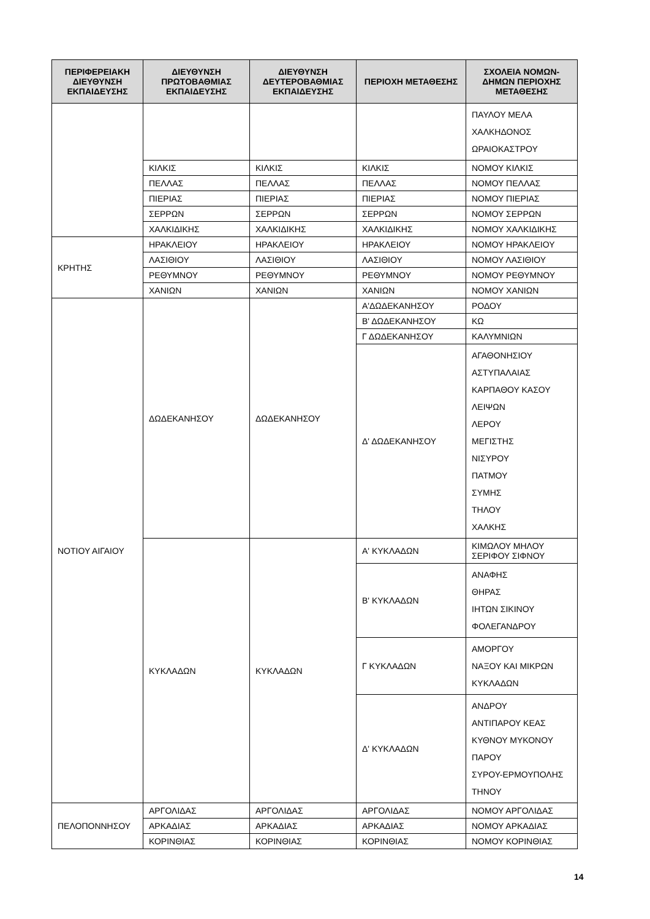| ΠΕΡΙΦΕΡΕΙΑΚΗ ΔΙΕΥΘΥΝΣΗ ΕΚΠΑΙΔΕΥΣΗΣ | ΔΙΕΥΘΥΝΣΗ ΠΡΩΤΟΒΑΘΜΙΑΣ ΕΚΠΑΙΔΕΥΣΗΣ | ΔΙΕΥΘΥΝΣΗ ΔΕΥΤΕΡΟΒΑΘΜΙΑΣ ΕΚΠΑΙΔΕΥΣΗΣ | ΠΕΡΙΟΧΗ ΜΕΤΑΘΕΣΗΣ | ΣΧΟΛΕΙΑ ΝΟΜΩΝ-ΔΗΜΩΝ ΠΕΡΙΟΧΗΣ ΜΕΤΑΘΕΣΗΣ |
| --- | --- | --- | --- | --- |
| | | | | ΠΑΥΛΟΥ ΜΕΛΑ ΧΑΛΚΗΔΟΝΟΣ ΩΡΑΙΟΚΑΣΤΡΟΥ |
| | ΚΙΛΚΙΣ | ΚΙΛΚΙΣ | ΚΙΛΚΙΣ | ΝΟΜΟΥ ΚΙΛΚΙΣ |
| | ΠΕΛΛΑΣ | ΠΕΛΛΑΣ | ΠΕΛΛΑΣ | ΝΟΜΟΥ ΠΕΛΛΑΣ |
| | ΠΙΕΡΙΑΣ | ΠΙΕΡΙΑΣ | ΠΙΕΡΙΑΣ | ΝΟΜΟΥ ΠΙΕΡΙΑΣ |
| | ΣΕΡΡΩΝ | ΣΕΡΡΩΝ | ΣΕΡΡΩΝ | ΝΟΜΟΥ ΣΕΡΡΩΝ |
| | ΧΑΛΚΙΔΙΚΗΣ | ΧΑΛΚΙΔΙΚΗΣ | ΧΑΛΚΙΔΙΚΗΣ | ΝΟΜΟΥ ΧΑΛΚΙΔΙΚΗΣ |
| ΚΡΗΤΗΣ | ΗΡΑΚΛΕΙΟΥ | ΗΡΑΚΛΕΙΟΥ | ΗΡΑΚΛΕΙΟΥ | ΝΟΜΟΥ ΗΡΑΚΛΕΙΟΥ |
| | ΛΑΣΙΘΙΟΥ | ΛΑΣΙΘΙΟΥ | ΛΑΣΙΘΙΟΥ | ΝΟΜΟΥ ΛΑΣΙΘΙΟΥ |
| | ΡΕΘΥΜΝΟΥ | ΡΕΘΥΜΝΟΥ | ΡΕΘΥΜΝΟΥ | ΝΟΜΟΥ ΡΕΘΥΜΝΟΥ |
| | ΧΑΝΙΩΝ | ΧΑΝΙΩΝ | ΧΑΝΙΩΝ | ΝΟΜΟΥ ΧΑΝΙΩΝ |
| ΝΟΤΙΟΥ ΑΙΓΑΙΟΥ | ΔΩΔΕΚΑΝΗΣΟΥ | ΔΩΔΕΚΑΝΗΣΟΥ | Α'ΔΩΔΕΚΑΝΗΣΟΥ | ΡΟΔΟΥ |
| | | | Β' ΔΩΔΕΚΑΝΗΣΟΥ | ΚΩ |
| | | | Γ ΔΩΔΕΚΑΝΗΣΟΥ | ΚΑΛΥΜΝΙΩΝ |
| | | | Δ' ΔΩΔΕΚΑΝΗΣΟΥ | ΑΓΑΘΟΝΗΣΙΟΥ ΑΣΤΥΠΑΛΑΙΑΣ ΚΑΡΠΑΘΟΥ ΚΑΣΟΥ ΛΕΙΨΩΝ ΛΕΡΟΥ ΜΕΓΙΣΤΗΣ ΝΙΣΥΡΟΥ ΠΑΤΜΟΥ ΣΥΜΗΣ ΤΗΛΟΥ ΧΑΛΚΗΣ |
| | ΚΥΚΛΑΔΩΝ | ΚΥΚΛΑΔΩΝ | Α' ΚΥΚΛΑΔΩΝ | ΚΙΜΩΛΟΥ ΜΗΛΟΥ ΣΕΡΙΦΟΥ ΣΙΦΝΟΥ |
| | | | Β' ΚΥΚΛΑΔΩΝ | ΑΝΑΦΗΣ ΘΗΡΑΣ ΙΗΤΩΝ ΣΙΚΙΝΟΥ ΦΟΛΕΓΑΝΔΡΟΥ |
| | | | Γ ΚΥΚΛΑΔΩΝ | ΑΜΟΡΓΟΥ ΝΑΞΟΥ ΚΑΙ ΜΙΚΡΩΝ ΚΥΚΛΑΔΩΝ |
| | | | Δ' ΚΥΚΛΑΔΩΝ | ΑΝΔΡΟΥ ΑΝΤΙΠΑΡΟΥ ΚΕΑΣ ΚΥΘΝΟΥ ΜΥΚΟΝΟΥ ΠΑΡΟΥ ΣΥΡΟΥ-ΕΡΜΟΥΠΟΛΗΣ ΤΗΝΟΥ |
| ΠΕΛΟΠΟΝΝΗΣΟΥ | ΑΡΓΟΛΙΔΑΣ | ΑΡΓΟΛΙΔΑΣ | ΑΡΓΟΛΙΔΑΣ | ΝΟΜΟΥ ΑΡΓΟΛΙΔΑΣ |
| | ΑΡΚΑΔΙΑΣ | ΑΡΚΑΔΙΑΣ | ΑΡΚΑΔΙΑΣ | ΝΟΜΟΥ ΑΡΚΑΔΙΑΣ |
| | ΚΟΡΙΝΘΙΑΣ | ΚΟΡΙΝΘΙΑΣ | ΚΟΡΙΝΘΙΑΣ | ΝΟΜΟΥ ΚΟΡΙΝΘΙΑΣ |
14